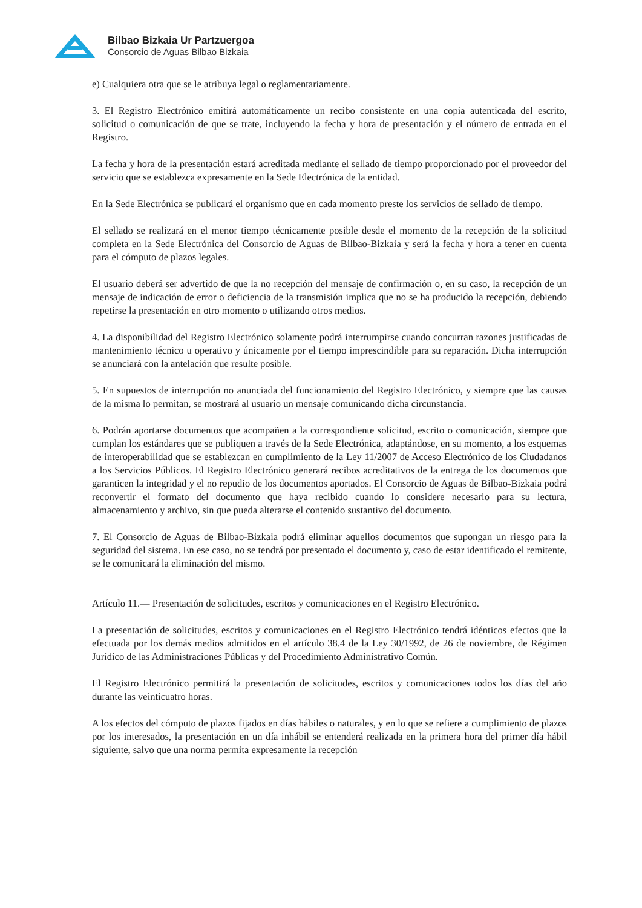Bilbao Bizkaia Ur Partzuergoa
Consorcio de Aguas Bilbao Bizkaia
e) Cualquiera otra que se le atribuya legal o reglamentariamente.
3. El Registro Electrónico emitirá automáticamente un recibo consistente en una copia autenticada del escrito, solicitud o comunicación de que se trate, incluyendo la fecha y hora de presentación y el número de entrada en el Registro.
La fecha y hora de la presentación estará acreditada mediante el sellado de tiempo proporcionado por el proveedor del servicio que se establezca expresamente en la Sede Electrónica de la entidad.
En la Sede Electrónica se publicará el organismo que en cada momento preste los servicios de sellado de tiempo.
El sellado se realizará en el menor tiempo técnicamente posible desde el momento de la recepción de la solicitud completa en la Sede Electrónica del Consorcio de Aguas de Bilbao-Bizkaia y será la fecha y hora a tener en cuenta para el cómputo de plazos legales.
El usuario deberá ser advertido de que la no recepción del mensaje de confirmación o, en su caso, la recepción de un mensaje de indicación de error o deficiencia de la transmisión implica que no se ha producido la recepción, debiendo repetirse la presentación en otro momento o utilizando otros medios.
4. La disponibilidad del Registro Electrónico solamente podrá interrumpirse cuando concurran razones justificadas de mantenimiento técnico u operativo y únicamente por el tiempo imprescindible para su reparación. Dicha interrupción se anunciará con la antelación que resulte posible.
5. En supuestos de interrupción no anunciada del funcionamiento del Registro Electrónico, y siempre que las causas de la misma lo permitan, se mostrará al usuario un mensaje comunicando dicha circunstancia.
6. Podrán aportarse documentos que acompañen a la correspondiente solicitud, escrito o comunicación, siempre que cumplan los estándares que se publiquen a través de la Sede Electrónica, adaptándose, en su momento, a los esquemas de interoperabilidad que se establezcan en cumplimiento de la Ley 11/2007 de Acceso Electrónico de los Ciudadanos a los Servicios Públicos. El Registro Electrónico generará recibos acreditativos de la entrega de los documentos que garanticen la integridad y el no repudio de los documentos aportados. El Consorcio de Aguas de Bilbao-Bizkaia podrá reconvertir el formato del documento que haya recibido cuando lo considere necesario para su lectura, almacenamiento y archivo, sin que pueda alterarse el contenido sustantivo del documento.
7. El Consorcio de Aguas de Bilbao-Bizkaia podrá eliminar aquellos documentos que supongan un riesgo para la seguridad del sistema. En ese caso, no se tendrá por presentado el documento y, caso de estar identificado el remitente, se le comunicará la eliminación del mismo.
Artículo 11.— Presentación de solicitudes, escritos y comunicaciones en el Registro Electrónico.
La presentación de solicitudes, escritos y comunicaciones en el Registro Electrónico tendrá idénticos efectos que la efectuada por los demás medios admitidos en el artículo 38.4 de la Ley 30/1992, de 26 de noviembre, de Régimen Jurídico de las Administraciones Públicas y del Procedimiento Administrativo Común.
El Registro Electrónico permitirá la presentación de solicitudes, escritos y comunicaciones todos los días del año durante las veinticuatro horas.
A los efectos del cómputo de plazos fijados en días hábiles o naturales, y en lo que se refiere a cumplimiento de plazos por los interesados, la presentación en un día inhábil se entenderá realizada en la primera hora del primer día hábil siguiente, salvo que una norma permita expresamente la recepción